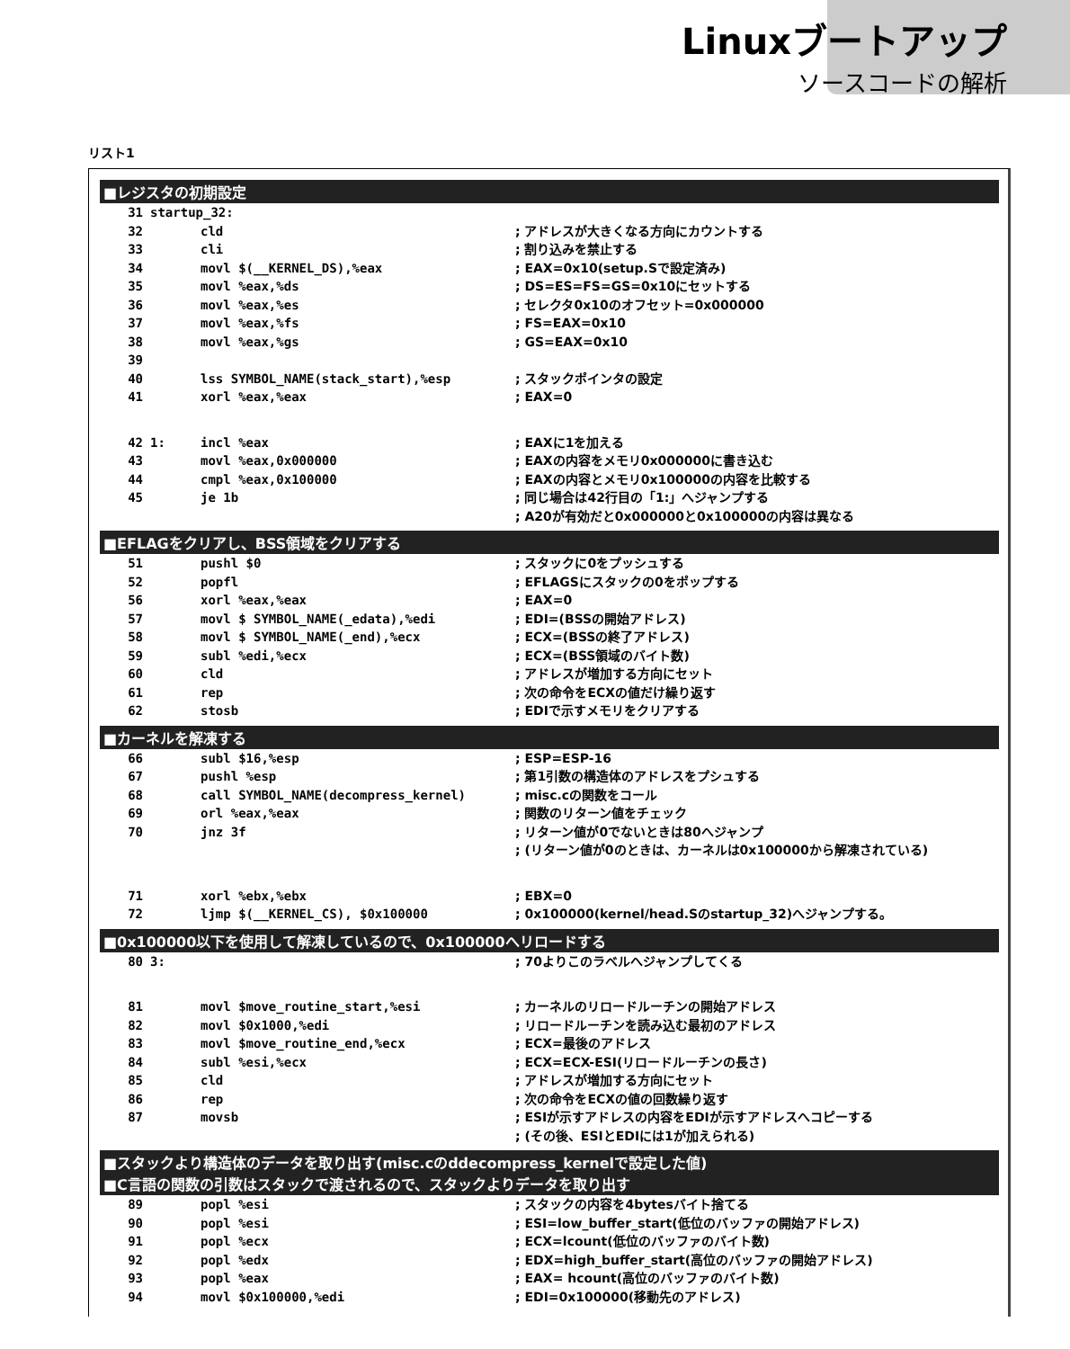Linuxブートアップ
ソースコードの解析
リスト1
■レジスタの初期設定
31 startup_32:
32 cld; アドレスが大きくなる方向にカウントする
33 cli; 割り込みを禁止する
34 movl $(__KERNEL_DS),%eax; EAX=0x10(setup.Sで設定済み)
35 movl %eax,%ds; DS=ES=FS=GS=0x10にセットする
36 movl %eax,%es; セレクタ0x10のオフセット=0x000000
37 movl %eax,%fs; FS=EAX=0x10
38 movl %eax,%gs; GS=EAX=0x10
39
40 lss SYMBOL_NAME(stack_start),%esp; スタックポインタの設定
41 xorl %eax,%eax; EAX=0
42 1: incl %eax; EAXに1を加える
43 movl %eax,0x000000; EAXの内容をメモリ0x000000に書き込む
44 cmpl %eax,0x100000; EAXの内容とメモリ0x100000の内容を比較する
45 je 1b; 同じ場合は42行目の「1:」へジャンプする
; A20が有効だと0x000000と0x100000の内容は異なる
■EFLAGをクリアし、BSS領域をクリアする
51 pushl $0; スタックに0をプッシュする
52 popfl; EFLAGSにスタックの0をポップする
56 xorl %eax,%eax; EAX=0
57 movl $ SYMBOL_NAME(_edata),%edi; EDI=(BSSの開始アドレス)
58 movl $ SYMBOL_NAME(_end),%ecx; ECX=(BSSの終了アドレス)
59 subl %edi,%ecx; ECX=(BSS領域のバイト数)
60 cld; アドレスが増加する方向にセット
61 rep; 次の命令をECXの値だけ繰り返す
62 stosb; EDIで示すメモリをクリアする
■カーネルを解凍する
66 subl $16,%esp; ESP=ESP-16
67 pushl %esp; 第1引数の構造体のアドレスをプシュする
68 call SYMBOL_NAME(decompress_kernel); misc.cの関数をコール
69 orl %eax,%eax; 関数のリターン値をチェック
70 jnz 3f; リターン値が0でないときは80へジャンプ
; (リターン値が0のときは、カーネルは0x100000から解凍されている)
71 xorl %ebx,%ebx; EBX=0
72 ljmp $(__KERNEL_CS), $0x100000; 0x100000(kernel/head.Sのstartup_32)へジャンプする。
■0x100000以下を使用して解凍しているので、0x100000へリロードする
80 3: ; 70よりこのラベルへジャンプしてくる
81 movl $move_routine_start,%esi; カーネルのリロードルーチンの開始アドレス
82 movl $0x1000,%edi; リロードルーチンを読み込む最初のアドレス
83 movl $move_routine_end,%ecx; ECX=最後のアドレス
84 subl %esi,%ecx; ECX=ECX-ESI(リロードルーチンの長さ)
85 cld; アドレスが増加する方向にセット
86 rep; 次の命令をECXの値の回数繰り返す
87 movsb; ESIが示すアドレスの内容をEDIが示すアドレスへコピーする
; (その後、ESIとEDIには1が加えられる)
■スタックより構造体のデータを取り出す(misc.cのddecompress_kernelで設定した値)
■C言語の関数の引数はスタックで渡されるので、スタックよりデータを取り出す
89 popl %esi; スタックの内容を4bytesバイト捨てる
90 popl %esi; ESI=low_buffer_start(低位のバッファの開始アドレス)
91 popl %ecx; ECX=lcount(低位のバッファのバイト数)
92 popl %edx; EDX=high_buffer_start(高位のバッファの開始アドレス)
93 popl %eax; EAX= hcount(高位のバッファのバイト数)
94 movl $0x100000,%edi; EDI=0x100000(移動先のアドレス)